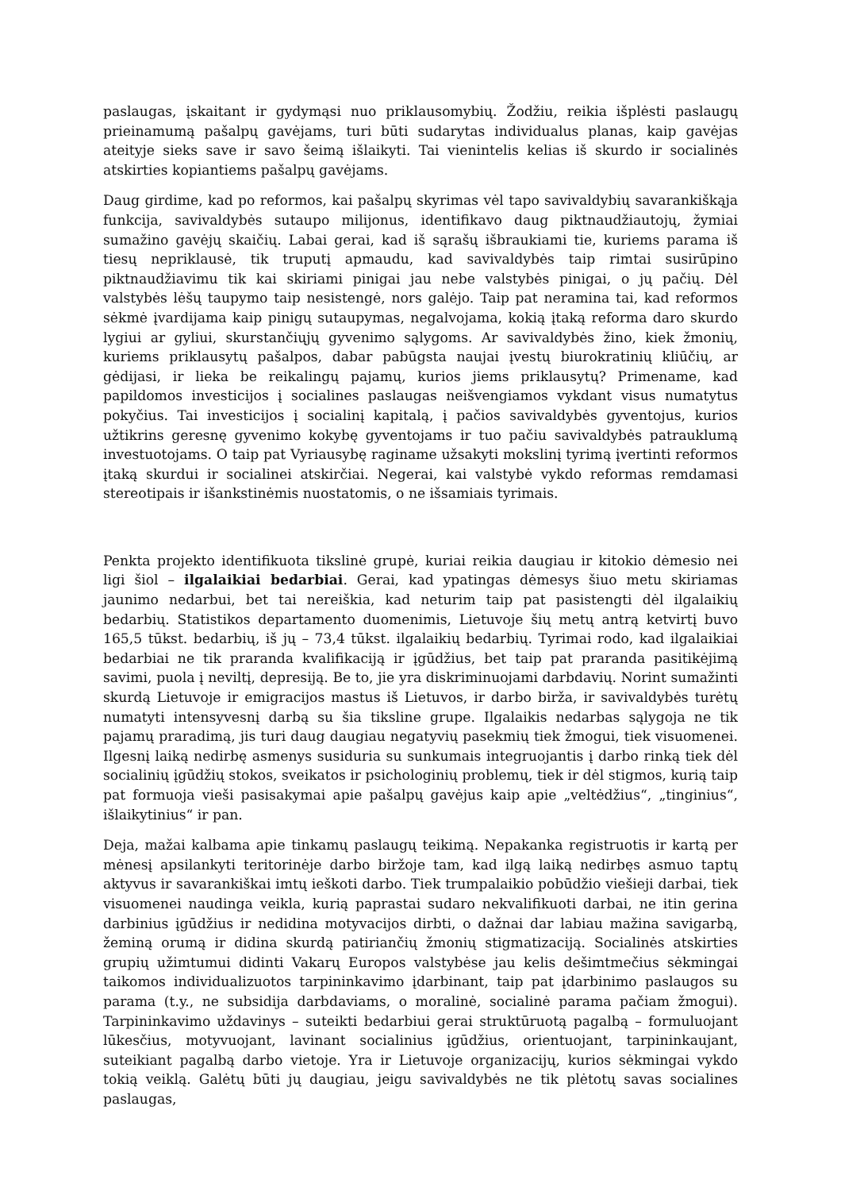paslaugas, įskaitant ir gydymąsi nuo priklausomybių. Žodžiu, reikia išplėsti paslaugų prieinamumą pašalpų gavėjams, turi būti sudarytas individualus planas, kaip gavėjas ateityje sieks save ir savo šeimą išlaikyti. Tai vienintelis kelias iš skurdo ir socialinės atskirties kopiantiems pašalpų gavėjams.
Daug girdime, kad po reformos, kai pašalpų skyrimas vėl tapo savivaldybių savarankiškąja funkcija, savivaldybės sutaupo milijonus, identifikavo daug piktnaudžiautojų, žymiai sumažino gavėjų skaičių. Labai gerai, kad iš sąrašų išbraukiami tie, kuriems parama iš tiesų nepriklausė, tik truputį apmaudu, kad savivaldybės taip rimtai susirūpino piktnaudžiavimu tik kai skiriami pinigai jau nebe valstybės pinigai, o jų pačių. Dėl valstybės lėšų taupymo taip nesistengė, nors galėjo. Taip pat neramina tai, kad reformos sėkmė įvardijama kaip pinigų sutaupymas, negalvojama, kokią įtaką reforma daro skurdo lygiui ar gyliui, skurstančiųjų gyvenimo sąlygoms. Ar savivaldybės žino, kiek žmonių, kuriems priklausytų pašalpos, dabar pabūgsta naujai įvestų biurokratinių kliūčių, ar gėdijasi, ir lieka be reikalingų pajamų, kurios jiems priklausytų? Primename, kad papildomos investicijos į socialines paslaugas neišvengiamos vykdant visus numatytus pokyčius. Tai investicijos į socialinį kapitalą, į pačios savivaldybės gyventojus, kurios užtikrins geresnę gyvenimo kokybę gyventojams ir tuo pačiu savivaldybės patrauklumą investuotojams. O taip pat Vyriausybę raginame užsakyti mokslinį tyrimą įvertinti reformos įtaką skurdui ir socialinei atskirčiai. Negerai, kai valstybė vykdo reformas remdamasi stereotipais ir išankstinėmis nuostatomis, o ne išsamiais tyrimais.
Penkta projekto identifikuota tikslinė grupė, kuriai reikia daugiau ir kitokio dėmesio nei ligi šiol – ilgalaikiai bedarbiai. Gerai, kad ypatingas dėmesys šiuo metu skiriamas jaunimo nedarbui, bet tai nereiškia, kad neturim taip pat pasistengti dėl ilgalaikių bedarbių. Statistikos departamento duomenimis, Lietuvoje šių metų antrą ketvirtį buvo 165,5 tūkst. bedarbių, iš jų – 73,4 tūkst. ilgalaikių bedarbių. Tyrimai rodo, kad ilgalaikiai bedarbiai ne tik praranda kvalifikaciją ir įgūdžius, bet taip pat praranda pasitikėjimą savimi, puola į neviltį, depresiją. Be to, jie yra diskriminuojami darbdavių. Norint sumažinti skurdą Lietuvoje ir emigracijos mastus iš Lietuvos, ir darbo birža, ir savivaldybės turėtų numatyti intensyvesnį darbą su šia tiksline grupe. Ilgalaikis nedarbas sąlygoja ne tik pajamų praradimą, jis turi daug daugiau negatyvių pasekmių tiek žmogui, tiek visuomenei. Ilgesnį laiką nedirbę asmenys susiduria su sunkumais integruojantis į darbo rinką tiek dėl socialinių įgūdžių stokos, sveikatos ir psichologinių problemų, tiek ir dėl stigmos, kurią taip pat formuoja vieši pasisakymai apie pašalpų gavėjus kaip apie „veltėdžius“, „tinginius“, išlaikytinius“ ir pan.
Deja, mažai kalbama apie tinkamų paslaugų teikimą. Nepakanka registruotis ir kartą per mėnesį apsilankyti teritorinėje darbo biržoje tam, kad ilgą laiką nedirbęs asmuo taptų aktyvus ir savarankiškai imtų ieškoti darbo. Tiek trumpalaikio pobūdžio viešieji darbai, tiek visuomenei naudinga veikla, kurią paprastai sudaro nekvalifikuoti darbai, ne itin gerina darbinius įgūdžius ir nedidina motyvacijos dirbti, o dažnai dar labiau mažina savigarbą, žeminą orumą ir didina skurdą patiriančių žmonių stigmatizaciją. Socialinės atskirties grupių užimtumui didinti Vakarų Europos valstybėse jau kelis dešimtmečius sėkmingai taikomos individualizuotos tarpininkavimo įdarbinant, taip pat įdarbinimo paslaugos su parama (t.y., ne subsidija darbdaviams, o moralinė, socialinė parama pačiam žmogui). Tarpininkavimo uždavinys – suteikti bedarbiui gerai struktūruotą pagalbą – formuluojant lūkesčius, motyvuojant, lavinant socialinius įgūdžius, orientuojant, tarpininkaujant, suteikiant pagalbą darbo vietoje. Yra ir Lietuvoje organizacijų, kurios sėkmingai vykdo tokią veiklą. Galėtų būti jų daugiau, jeigu savivaldybės ne tik plėtotų savas socialines paslaugas,